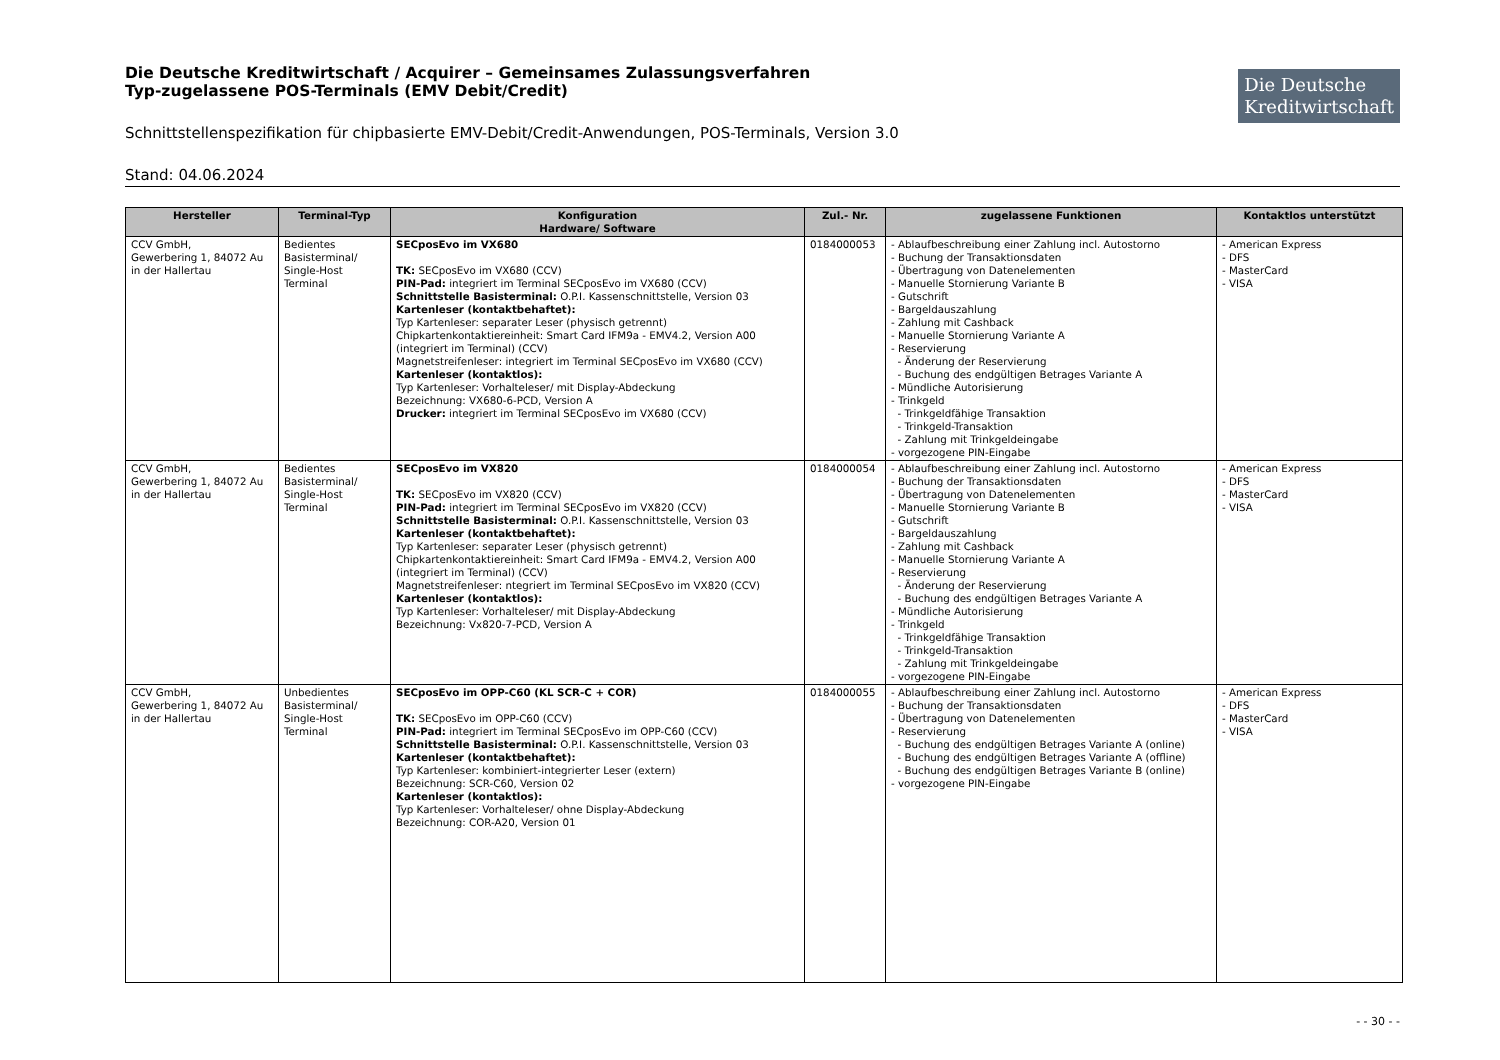Die Deutsche Kreditwirtschaft / Acquirer – Gemeinsames Zulassungsverfahren
Typ-zugelassene POS-Terminals (EMV Debit/Credit)
Die Deutsche
Kreditwirtschaft
Schnittstellenspezifikation für chipbasierte EMV-Debit/Credit-Anwendungen, POS-Terminals, Version 3.0
Stand: 04.06.2024
| Hersteller | Terminal-Typ | Konfiguration Hardware/ Software | Zul.- Nr. | zugelassene Funktionen | Kontaktlos unterstützt |
| --- | --- | --- | --- | --- | --- |
| CCV GmbH, Gewerbering 1, 84072 Au in der Hallertau | Bedientes Basisterminal/ Single-Host Terminal | SECposEvo im VX680 TK: SECposEvo im VX680 (CCV) PIN-Pad: integriert im Terminal SECposEvo im VX680 (CCV) Schnittstelle Basisterminal: O.P.I. Kassenschnittstelle, Version 03 Kartenleser (kontaktbehaftet): Typ Kartenleser: separater Leser (physisch getrennt) Chipkartenkontaktiereinheit: Smart Card IFM9a - EMV4.2, Version A00 (integriert im Terminal) (CCV) Magnetstreifenleser: integriert im Terminal SECposEvo im VX680 (CCV) Kartenleser (kontaktlos): Typ Kartenleser: Vorhalteleser/ mit Display-Abdeckung Bezeichnung: VX680-6-PCD, Version A Drucker: integriert im Terminal SECposEvo im VX680 (CCV) | 0184000053 | - Ablaufbeschreibung einer Zahlung incl. Autostorno - Buchung der Transaktionsdaten - Übertragung von Datenelementen - Manuelle Stornierung Variante B - Gutschrift - Bargeldauszahlung - Zahlung mit Cashback - Manuelle Stornierung Variante A - Reservierung - Änderung der Reservierung - Buchung des endgültigen Betrages Variante A - Mündliche Autorisierung - Trinkgeld - Trinkgeldfähige Transaktion - Trinkgeld-Transaktion - Zahlung mit Trinkgeldeingabe - vorgezogene PIN-Eingabe | - American Express - DFS - MasterCard - VISA |
| CCV GmbH, Gewerbering 1, 84072 Au in der Hallertau | Bedientes Basisterminal/ Single-Host Terminal | SECposEvo im VX820 TK: SECposEvo im VX820 (CCV) PIN-Pad: integriert im Terminal SECposEvo im VX820 (CCV) Schnittstelle Basisterminal: O.P.I. Kassenschnittstelle, Version 03 Kartenleser (kontaktbehaftet): Typ Kartenleser: separater Leser (physisch getrennt) Chipkartenkontaktiereinheit: Smart Card IFM9a - EMV4.2, Version A00 (integriert im Terminal) (CCV) Magnetstreifenleser: ntegriert im Terminal SECposEvo im VX820 (CCV) Kartenleser (kontaktlos): Typ Kartenleser: Vorhalteleser/ mit Display-Abdeckung Bezeichnung: Vx820-7-PCD, Version A | 0184000054 | - Ablaufbeschreibung einer Zahlung incl. Autostorno - Buchung der Transaktionsdaten - Übertragung von Datenelementen - Manuelle Stornierung Variante B - Gutschrift - Bargeldauszahlung - Zahlung mit Cashback - Manuelle Stornierung Variante A - Reservierung - Änderung der Reservierung - Buchung des endgültigen Betrages Variante A - Mündliche Autorisierung - Trinkgeld - Trinkgeldfähige Transaktion - Trinkgeld-Transaktion - Zahlung mit Trinkgeldeingabe - vorgezogene PIN-Eingabe | - American Express - DFS - MasterCard - VISA |
| CCV GmbH, Gewerbering 1, 84072 Au in der Hallertau | Unbedientes Basisterminal/ Single-Host Terminal | SECposEvo im OPP-C60 (KL SCR-C + COR) TK: SECposEvo im OPP-C60 (CCV) PIN-Pad: integriert im Terminal SECposEvo im OPP-C60 (CCV) Schnittstelle Basisterminal: O.P.I. Kassenschnittstelle, Version 03 Kartenleser (kontaktbehaftet): Typ Kartenleser: kombiniert-integrierter Leser (extern) Bezeichnung: SCR-C60, Version 02 Kartenleser (kontaktlos): Typ Kartenleser: Vorhalteleser/ ohne Display-Abdeckung Bezeichnung: COR-A20, Version 01 | 0184000055 | - Ablaufbeschreibung einer Zahlung incl. Autostorno - Buchung der Transaktionsdaten - Übertragung von Datenelementen - Reservierung - Buchung des endgültigen Betrages Variante A (online) - Buchung des endgültigen Betrages Variante A (offline) - Buchung des endgültigen Betrages Variante B (online) - vorgezogene PIN-Eingabe | - American Express - DFS - MasterCard - VISA |
- - 30 - -